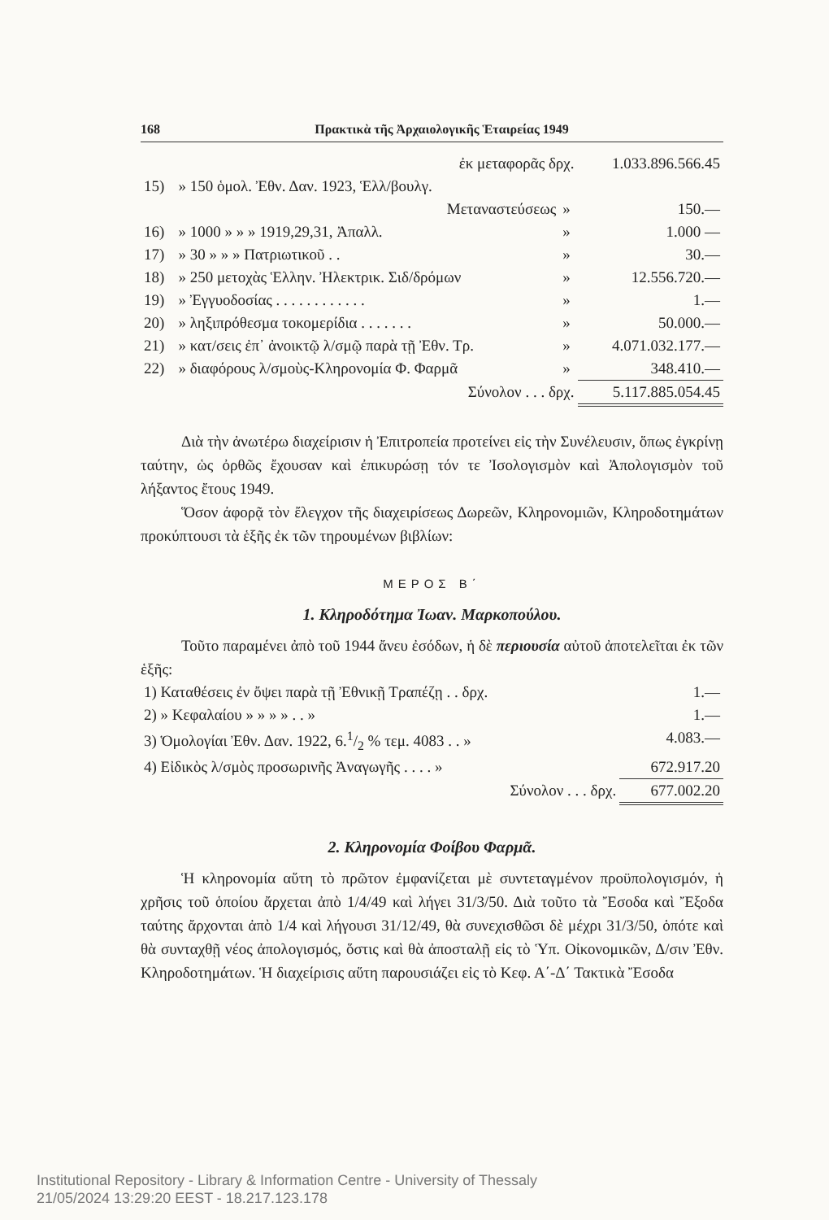168 Πρακτικὰ τῆς Ἀρχαιολογικῆς Ἑταιρείας 1949
| | ἐκ μεταφορᾶς δρχ. | | 1.033.896.566.45 |
| 15) | » 150 ὁμολ. Ἐθν. Δαν. 1923, Ἑλλ/βουλγ. | | |
| | Μεταναστεύσεως | » | 150.— |
| 16) | » 1000 » » » 1919,29,31, Ἀπαλλ. | » | 1.000 — |
| 17) | » 30 » » » Πατριωτικοῦ . . | » | 30.— |
| 18) | » 250 μετοχὰς Ἑλλην. Ἠλεκτρικ. Σιδ/δρόμων | » | 12.556.720.— |
| 19) | » Ἐγγυοδοσίας . . . . . . . . . . . . | » | 1.— |
| 20) | » ληξιπρόθεσμα τοκομερίδια . . . . . . . | » | 50.000.— |
| 21) | » κατ/σεις ἐπ᾽ ἀνοικτῷ λ/σμῷ παρὰ τῇ Ἐθν. Τρ. | » | 4.071.032.177.— |
| 22) | » διαφόρους λ/σμοὺς-Κληρονομία Φ. Φαρμᾶ | » | 348.410.— |
| | Σύνολον . . . δρχ. | | 5.117.885.054.45 |
Διὰ τὴν ἀνωτέρω διαχείρισιν ἡ Ἐπιτροπεία προτείνει εἰς τὴν Συνέλευσιν, ὅπως ἐγκρίνῃ ταύτην, ὡς ὀρθῶς ἔχουσαν καὶ ἐπικυρώσῃ τόν τε Ἰσολογισμὸν καὶ Ἀπολογισμὸν τοῦ λήξαντος ἔτους 1949.
Ὅσον ἀφορᾷ τὸν ἔλεγχον τῆς διαχειρίσεως Δωρεῶν, Κληρονομιῶν, Κληροδοτημάτων προκύπτουσι τὰ ἑξῆς ἐκ τῶν τηρουμένων βιβλίων:
ΜΕΡΟΣ Β΄
1. Κληροδότημα Ἰωαν. Μαρκοπούλου.
Τοῦτο παραμένει ἀπὸ τοῦ 1944 ἄνευ ἐσόδων, ἡ δὲ περιουσία αὐτοῦ ἀποτελεῖται ἐκ τῶν ἑξῆς:
| 1) Καταθέσεις ἐν ὄψει παρὰ τῇ Ἐθνικῇ Τραπέζῃ . . δρχ. | 1.— |
| 2) » Κεφαλαίου » » » » . . » | 1.— |
| 3) Ὁμολογίαι Ἐθν. Δαν. 1922, 6.1/2 % τεμ. 4083 . . » | 4.083.— |
| 4) Εἰδικὸς λ/σμὸς προσωρινῆς Ἀναγωγῆς . . . . » | 672.917.20 |
| Σύνολον . . . δρχ. | 677.002.20 |
2. Κληρονομία Φοίβου Φαρμᾶ.
Ἡ κληρονομία αὕτη τὸ πρῶτον ἐμφανίζεται μὲ συντεταγμένον προϋπολογισμόν, ἡ χρῆσις τοῦ ὁποίου ἄρχεται ἀπὸ 1/4/49 καὶ λήγει 31/3/50. Διὰ τοῦτο τὰ Ἔσοδα καὶ Ἔξοδα ταύτης ἄρχονται ἀπὸ 1/4 καὶ λήγουσι 31/12/49, θὰ συνεχισθῶσι δὲ μέχρι 31/3/50, ὁπότε καὶ θὰ συνταχθῇ νέος ἀπολογισμός, ὅστις καὶ θὰ ἀποσταλῇ εἰς τὸ Ὑπ. Οἰκονομικῶν, Δ/σιν Ἐθν. Κληροδοτημάτων. Ἡ διαχείρισις αὕτη παρουσιάζει εἰς τὸ Κεφ. Α΄-Δ΄ Τακτικὰ Ἔσοδα
Institutional Repository - Library & Information Centre - University of Thessaly
21/05/2024 13:29:20 EEST - 18.217.123.178